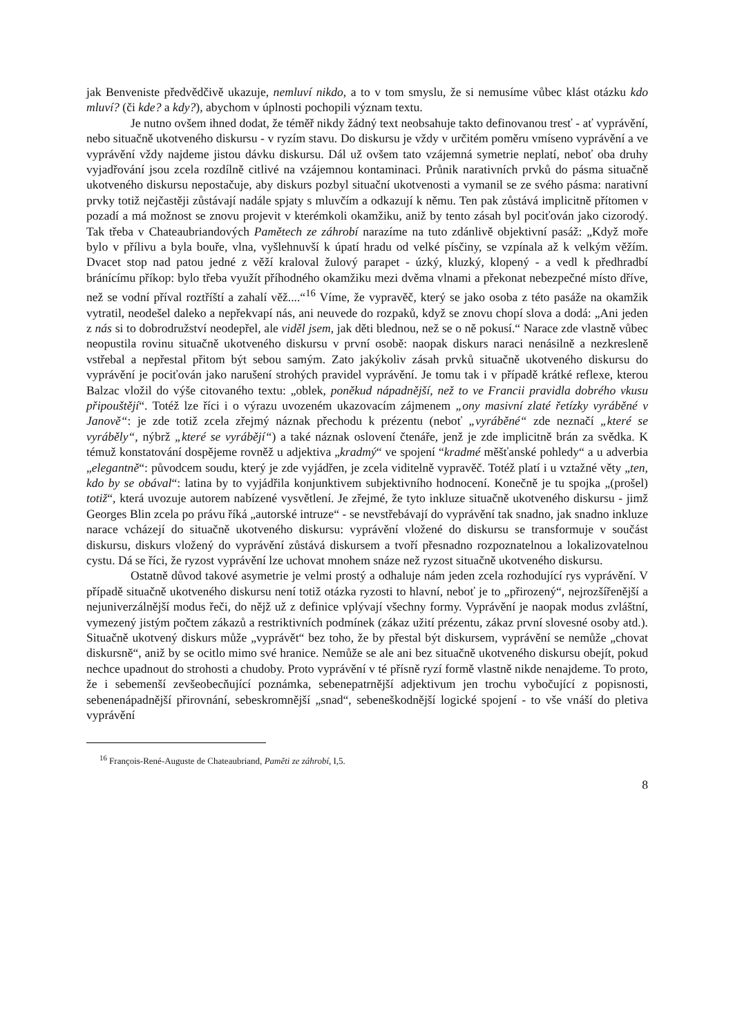jak Benveniste předvědčivě ukazuje, nemluví nikdo, a to v tom smyslu, že si nemusíme vůbec klást otázku kdo mluví? (či kde? a kdy?), abychom v úplnosti pochopili význam textu.
Je nutno ovšem ihned dodat, že téměř nikdy žádný text neobsahuje takto definovanou tresť - ať vyprávění, nebo situačně ukotveného diskursu - v ryzím stavu. Do diskursu je vždy v určitém poměru vmíseno vyprávění a ve vyprávění vždy najdeme jistou dávku diskursu. Dál už ovšem tato vzájemná symetrie neplatí, neboť oba druhy vyjadřování jsou zcela rozdílně citlivé na vzájemnou kontaminaci. Průnik narativních prvků do pásma situačně ukotveného diskursu nepostačuje, aby diskurs pozbyl situační ukotvenosti a vymanil se ze svého pásma: narativní prvky totiž nejčastěji zůstávají nadále spjaty s mluvčím a odkazují k němu. Ten pak zůstává implicitně přítomen v pozadí a má možnost se znovu projevit v kterémkoli okamžiku, aniž by tento zásah byl pociťován jako cizorodý. Tak třeba v Chateaubriandových Pamětech ze záhrobí narazíme na tuto zdánlivě objektivní pasáž: „Když moře bylo v přílivu a byla bouře, vlna, vyšlehnuvší k úpatí hradu od velké písčiny, se vzpínala až k velkým věžím. Dvacet stop nad patou jedné z věží kraloval žulový parapet - úzký, kluzký, klopený - a vedl k předhradbí bránícímu příkop: bylo třeba využít příhodného okamžiku mezi dvěma vlnami a překonat nebezpečné místo dříve, než se vodní příval roztříští a zahalí věž....“<sup>16</sup> Víme, že vypravěč, který se jako osoba z této pasáže na okamžik vytratil, neodešel daleko a nepřekvapí nás, ani neuvede do rozpaků, když se znovu chopí slova a dodá: „Ani jeden z nás si to dobrodružství neodepřel, ale viděl jsem, jak děti blednou, než se o ně pokusí.“ Narace zde vlastně vůbec neopustila rovinu situačně ukotveného diskursu v první osobě: naopak diskurs naraci nenásilně a nezkresleně vstřebal a nepřestal přitom být sebou samým. Zato jakýkoliv zásah prvků situačně ukotveného diskursu do vyprávění je pociťován jako narušení strohých pravidel vyprávění. Je tomu tak i v případě krátké reflexe, kterou Balzac vložil do výše citovaného textu: „oblek, poněkud nápadnější, než to ve Francii pravidla dobrého vkusu připouštějí“. Totéž lze říci i o výrazu uvozeném ukazovacím zájmenem „ony masivní zlaté řetízky vyráběné v Janově“: je zde totiž zcela zřejmý náznak přechodu k prézentu (neboť „vyráběné“ zde neznačí „které se vyráběly“, nýbrž „které se vyrábějí“) a také náznak oslovení čtenáře, jenž je zde implicitně brán za svědka. K témuž konstatování dospějeme rovněž u adjektiva „kradmý“ ve spojení “kradmé měšťanské pohledy“ a u adverbia „elegantně“: původcem soudu, který je zde vyjádřen, je zcela viditelně vypravěč. Totéž platí i u vztažné věty „ten, kdo by se obával“: latina by to vyjádřila konjunktivem subjektivního hodnocení. Konečně je tu spojka „(prošel) totiž“, která uvozuje autorem nabízené vysvětlení. Je zřejmé, že tyto inkluze situačně ukotveného diskursu - jimž Georges Blin zcela po právu říká „autorské intruze“ - se nevstřebávají do vyprávění tak snadno, jak snadno inkluze narace vcházejí do situačně ukotveného diskursu: vyprávění vložené do diskursu se transformuje v součást diskursu, diskurs vložený do vyprávění zůstává diskursem a tvoří přesnadno rozpoznatelnou a lokalizovatelnou cystu. Dá se říci, že ryzost vyprávění lze uchovat mnohem snáze než ryzost situačně ukotveného diskursu.
Ostatně důvod takové asymetrie je velmi prostý a odhaluje nám jeden zcela rozhodující rys vyprávění. V případě situačně ukotveného diskursu není totiž otázka ryzosti to hlavní, neboť je to „přirozený“, nejrozšířenější a nejuniverzálnější modus řeči, do nějž už z definice vplývají všechny formy. Vyprávění je naopak modus zvláštní, vymezený jistým počtem zákazů a restriktivních podmínek (zákaz užití prézentu, zákaz první slovesné osoby atd.). Situačně ukotvený diskurs může „vyprávět“ bez toho, že by přestal být diskursem, vyprávění se nemůže „chovat diskursně“, aniž by se ocitlo mimo své hranice. Nemůže se ale ani bez situačně ukotveného diskursu obejít, pokud nechce upadnout do strohosti a chudoby. Proto vyprávění v té přísně ryzí formě vlastně nikde nenajdeme. To proto, že i sebemenší zevšeobecňující poznámka, sebenepatrnější adjektivum jen trochu vybočující z popisnosti, sebenenápadnější přirovnání, sebeskromnější „snad“, sebeneškodnější logické spojení - to vše vnáší do pletiva vyprávění
<sup>16</sup> François-René-Auguste de Chateaubriand, Paměti ze záhrobí, I,5.
8